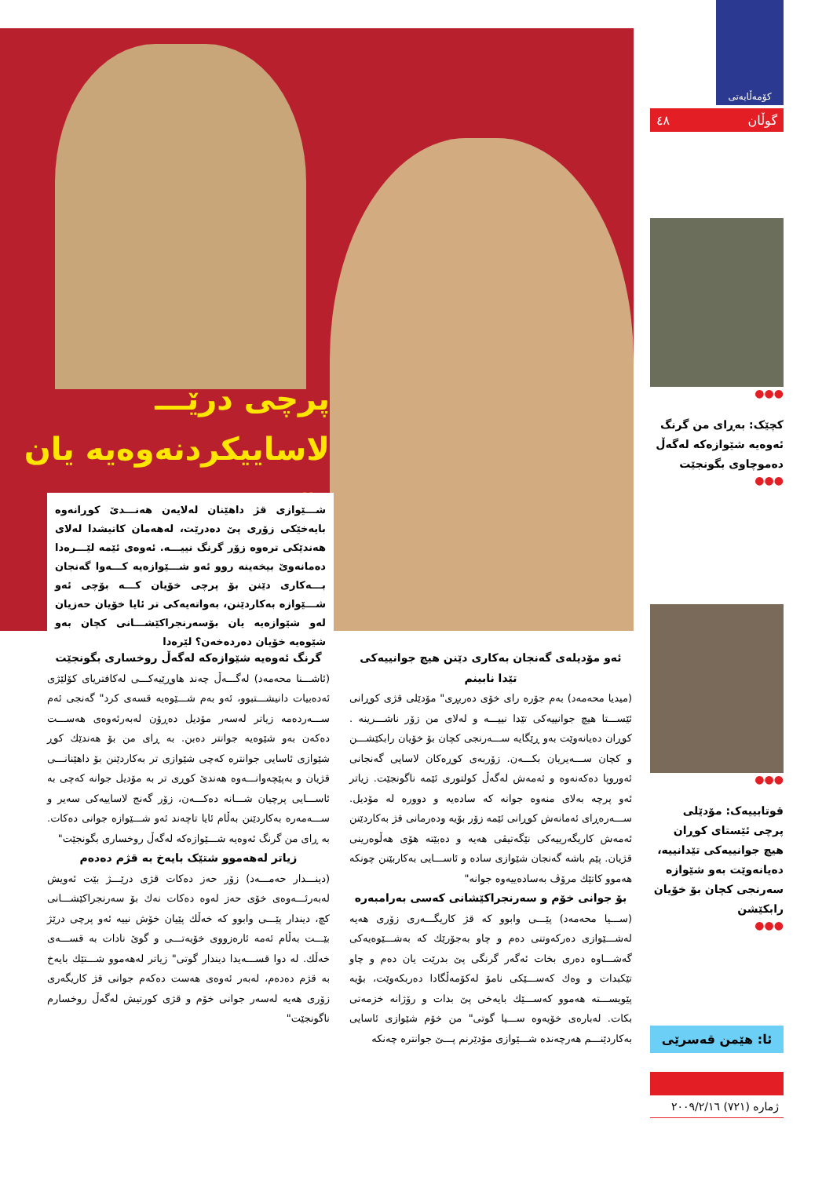پرچی درێـــ
لاساییکردنەوەیە یان بۆ
شـــێوازی قژ داهێنان لەلایەن هەنـــدێ کوڕانەوە بایەخێکی زۆری پێ دەدرێت، لەهەمان کاتیشدا لەلای هەندێکی ترەوە زۆر گرنگ نییـــە. ئەوەی ئێمە لێـــرەدا دەمانەوێ بیخەینە روو ئەو شـــێوازەیە کـــەوا گەنجان بـــەکاری دێنن بۆ پرچی خۆیان کـــە بۆچی ئەو شـــێوازە بەکاردێنن، بەواتەیەکی تر ئایا خۆیان حەزیان لەو شێوازەیە یان بۆسەرنجراکێشـــانی کچان بەو شێوەیە خۆیان دەردەخەن؟ لێرەدا
کۆمەڵایەتی
گوڵان ٤٨
●●●
کچێک: بەڕای من گرنگ ئەوەیە شێوازەکە لەگەڵ دەموچاوی بگونجێت
●●●
●●●
قوتابییەک: مۆدێلی پرچی ئێستای کوڕان هیچ جوانییەکی تێدانییە، دەیانەوێت بەو شێوازە سەرنجی کچان بۆ خۆیان رابکێشن
●●●
ئا: هێمن قەسرێی
ژمارە (٧٢١) ٢٠٠٩/٢/١٦
گرنگ ئەوەیە شێوازەکە لەگەڵ روخساری بگونجێت
(ئاشـــنا محەمەد) لەگـــەڵ چەند هاوڕێیەکـــی لەکافتریای کۆلێژی ئەدەبیات دانیشـــتبوو، ئەو بەم شـــێوەیە قسەی کرد" گەنجی ئەم ســـەردەمە زیاتر لەسەر مۆدیل دەڕۆن لەبەرئەوەی هەســـت دەکەن بەو شێوەیە جوانتر دەبن. بە ڕای من بۆ هەندێك کوڕ شێوازی ئاسایی جوانترە کەچی شێوازی تر بەکاردێنن بۆ داهێنانـــی قژیان و بەپێچەوانـــەوە هەندێ کوڕی تر بە مۆدیل جوانە کەچی بە ئاســـایی پرچیان شـــانە دەکـــەن، زۆر گەنج لاساییەکی سەیر و ســـەمەرە بەکاردێنن بەڵام ئایا تاچەند ئەو شـــێوازە جوانی دەکات. بە ڕای من گرنگ ئەوەیە شـــێوازەکە لەگەڵ روخساری بگونجێت"
زیاتر لەهەموو شتێک بایەخ بە قژم دەدەم
(دینـــدار حەمـــەد) زۆر حەز دەکات قژی درێـــژ بێت ئەویش لەبەرئـــەوەی خۆی حەز لەوە دەکات نەك بۆ سەرنجراکێشـــانی کچ، دیندار پێـــی وابوو کە خەڵك پێیان خۆش نییە ئەو پرچی درێژ بێـــت بەڵام ئەمە ئارەزووی خۆیەتـــی و گوێ نادات بە قســـەی خەڵك. لە دوا قســـەیدا دیندار گوتی" زیاتر لەهەموو شـــتێك بایەخ بە قژم دەدەم، لەبەر ئەوەی هەست دەکەم جوانی قژ کاریگەری زۆری هەیە لەسەر جوانی خۆم و قژی کورتیش لەگەڵ روخسارم ناگونجێت"
ئەو مۆدیلەی گەنجان بەکاری دێنن هیچ جوانییەکی تێدا نابینم
(میدیا محەمەد) بەم جۆرە رای خۆی دەربڕی" مۆدێلی قژی کوڕانی ئێســـتا هیچ جوانییەکی تێدا نییـــە و لەلای من زۆر ناشـــرینە . کوڕان دەیانەوێت بەو ڕێگایە ســـەرنجی کچان بۆ خۆیان رابکێشـــن و کچان ســـەیریان بکـــەن. زۆربەی کوڕەکان لاسایی گەنجانی ئەوروپا دەکەنەوە و ئەمەش لەگەڵ کولتوری ئێمە ناگونجێت. زیاتر ئەو پرچە بەلای منەوە جوانە کە سادەیە و دوورە لە مۆدیل. ســـەرەڕای ئەمانەش کوڕانی ئێمە زۆر بۆیە ودەرمانی قژ بەکاردێنن ئەمەش کاریگەرییەکی نێگەتیڤی هەیە و دەبێتە هۆی هەڵوەرینی قژیان. پێم باشە گەنجان شێوازی سادە و ئاســـایی بەکاربێنن چونکە هەموو کاتێك مرۆڤ بەسادەییەوە جوانە"
بۆ جوانی خۆم و سەرنجراکێشانی کەسی بەرامبەرە
(ســـیا محەمەد) پێـــی وابوو کە قژ کاریگـــەری زۆری هەیە لەشـــێوازی دەرکەوتنی دەم و چاو بەجۆرێك کە بەشـــێوەیەکی گەشـــاوە دەری بخات ئەگەر گرنگی پێ بدرێت یان دەم و چاو تێکبدات و وەك کەســـێکی نامۆ لەکۆمەڵگادا دەربکەوێت، بۆیە پێویســـتە هەموو کەســـێك بایەخی پێ بدات و رۆژانە خزمەتی بکات. لەبارەی خۆیەوە ســـیا گوتی" من خۆم شێوازی ئاسایی بەکاردێنـــم هەرچەندە شـــێوازی مۆدێرنم پـــێ جوانترە چەنکە